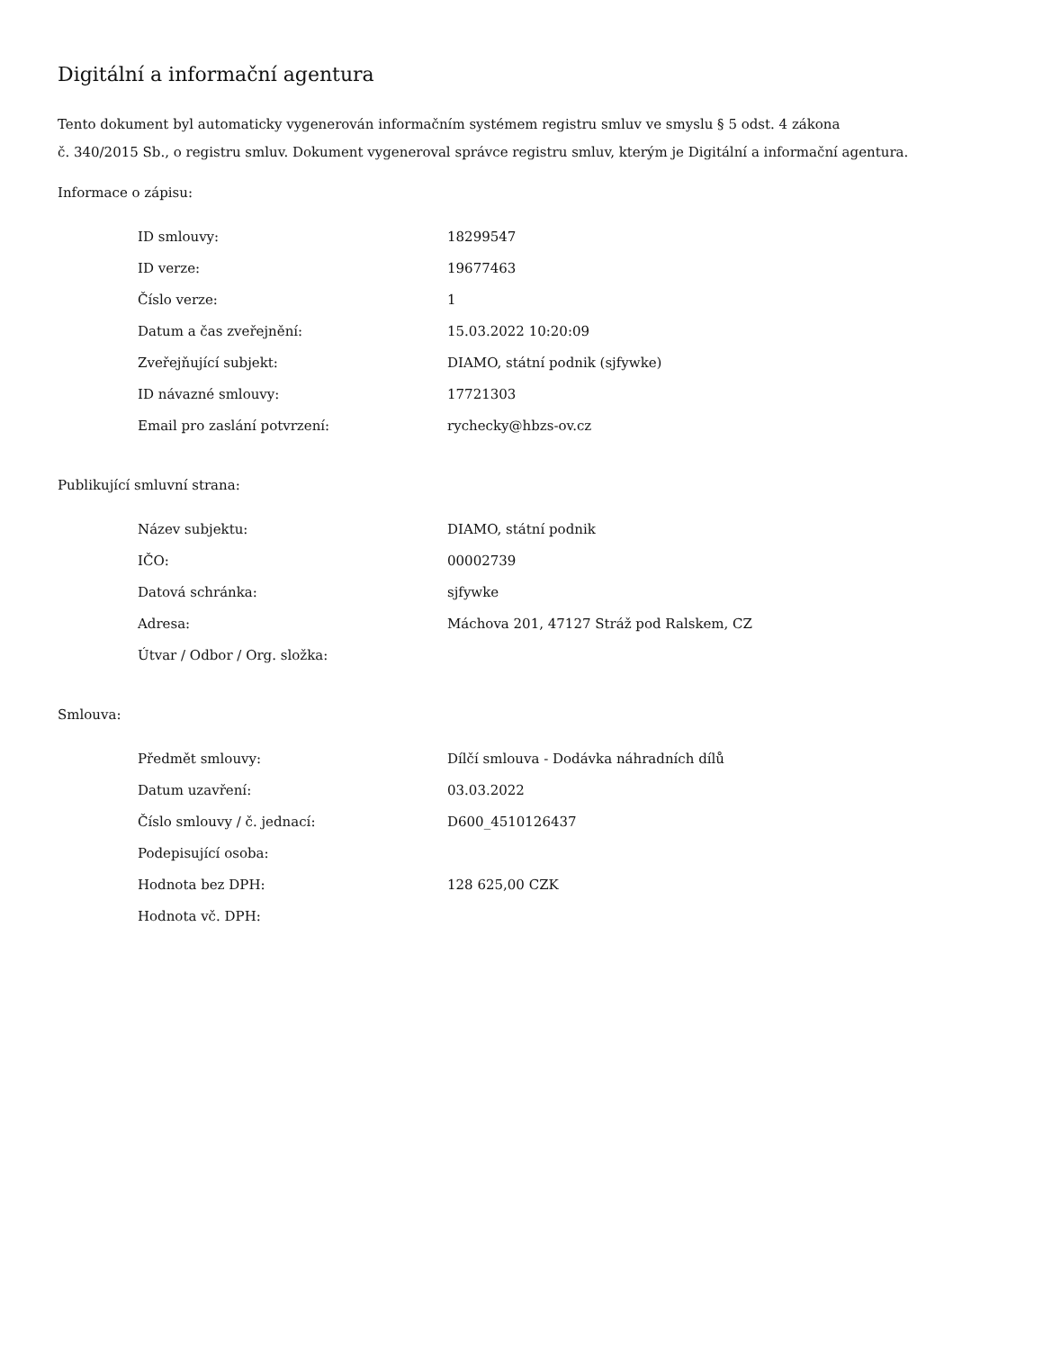Digitální a informační agentura
Tento dokument byl automaticky vygenerován informačním systémem registru smluv ve smyslu § 5 odst. 4 zákona
č. 340/2015 Sb., o registru smluv. Dokument vygeneroval správce registru smluv, kterým je Digitální a informační agentura.
Informace o zápisu:
| ID smlouvy: | 18299547 |
| ID verze: | 19677463 |
| Číslo verze: | 1 |
| Datum a čas zveřejnění: | 15.03.2022 10:20:09 |
| Zveřejňující subjekt: | DIAMO, státní podnik (sjfywke) |
| ID návazné smlouvy: | 17721303 |
| Email pro zaslání potvrzení: | rychecky@hbzs-ov.cz |
Publikující smluvní strana:
| Název subjektu: | DIAMO, státní podnik |
| IČO: | 00002739 |
| Datová schránka: | sjfywke |
| Adresa: | Máchova 201, 47127 Stráž pod Ralskem, CZ |
| Útvar / Odbor / Org. složka: | |
Smlouva:
| Předmět smlouvy: | Dílčí smlouva - Dodávka náhradních dílů |
| Datum uzavření: | 03.03.2022 |
| Číslo smlouvy / č. jednací: | D600_4510126437 |
| Podepisující osoba: | |
| Hodnota bez DPH: | 128 625,00 CZK |
| Hodnota vč. DPH: | |